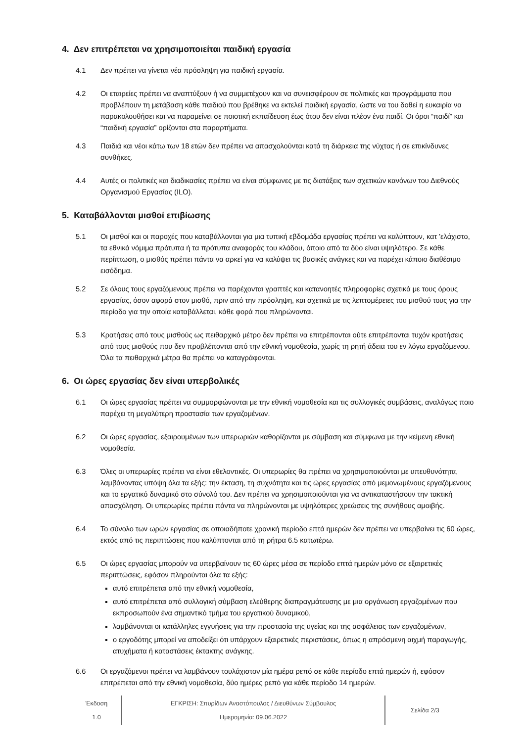4. Δεν επιτρέπεται να χρησιμοποιείται παιδική εργασία
4.1 Δεν πρέπει να γίνεται νέα πρόσληψη για παιδική εργασία.
4.2 Οι εταιρείες πρέπει να αναπτύξουν ή να συμμετέχουν και να συνεισφέρουν σε πολιτικές και προγράμματα που προβλέπουν τη μετάβαση κάθε παιδιού που βρέθηκε να εκτελεί παιδική εργασία, ώστε να του δοθεί η ευκαιρία να παρακολουθήσει και να παραμείνει σε ποιοτική εκπαίδευση έως ότου δεν είναι πλέον ένα παιδί. Οι όροι “παιδί” και “παιδική εργασία” ορίζονται στα παραρτήματα.
4.3 Παιδιά και νέοι κάτω των 18 ετών δεν πρέπει να απασχολούνται κατά τη διάρκεια της νύχτας ή σε επικίνδυνες συνθήκες.
4.4 Αυτές οι πολιτικές και διαδικασίες πρέπει να είναι σύμφωνες με τις διατάξεις των σχετικών κανόνων του Διεθνούς Οργανισμού Εργασίας (ILO).
5. Καταβάλλονται μισθοί επιβίωσης
5.1 Οι μισθοί και οι παροχές που καταβάλλονται για μια τυπική εβδομάδα εργασίας πρέπει να καλύπτουν, κατ 'ελάχιστο, τα εθνικά νόμιμα πρότυπα ή τα πρότυπα αναφοράς του κλάδου, όποιο από τα δύο είναι υψηλότερο. Σε κάθε περίπτωση, ο μισθός πρέπει πάντα να αρκεί για να καλύψει τις βασικές ανάγκες και να παρέχει κάποιο διαθέσιμο εισόδημα.
5.2 Σε όλους τους εργαζόμενους πρέπει να παρέχονται γραπτές και κατανοητές πληροφορίες σχετικά με τους όρους εργασίας, όσον αφορά στον μισθό, πριν από την πρόσληψη, και σχετικά με τις λεπτομέρειες του μισθού τους για την περίοδο για την οποία καταβάλλεται, κάθε φορά που πληρώνονται.
5.3 Κρατήσεις από τους μισθούς ως πειθαρχικό μέτρο δεν πρέπει να επιτρέπονται ούτε επιτρέπονται τυχόν κρατήσεις από τους μισθούς που δεν προβλέπονται από την εθνική νομοθεσία, χωρίς τη ρητή άδεια του εν λόγω εργαζόμενου. Όλα τα πειθαρχικά μέτρα θα πρέπει να καταγράφονται.
6. Οι ώρες εργασίας δεν είναι υπερβολικές
6.1 Οι ώρες εργασίας πρέπει να συμμορφώνονται με την εθνική νομοθεσία και τις συλλογικές συμβάσεις, αναλόγως ποιο παρέχει τη μεγαλύτερη προστασία των εργαζομένων.
6.2 Οι ώρες εργασίας, εξαιρουμένων των υπερωριών καθορίζονται με σύμβαση και σύμφωνα με την κείμενη εθνική νομοθεσία.
6.3 Όλες οι υπερωρίες πρέπει να είναι εθελοντικές. Οι υπερωρίες θα πρέπει να χρησιμοποιούνται με υπευθυνότητα, λαμβάνοντας υπόψη όλα τα εξής: την έκταση, τη συχνότητα και τις ώρες εργασίας από μεμονωμένους εργαζόμενους και το εργατικό δυναμικό στο σύνολό του. Δεν πρέπει να χρησιμοποιούνται για να αντικαταστήσουν την τακτική απασχόληση. Οι υπερωρίες πρέπει πάντα να πληρώνονται με υψηλότερες χρεώσεις της συνήθους αμοιβής.
6.4 Το σύνολο των ωρών εργασίας σε οποιαδήποτε χρονική περίοδο επτά ημερών δεν πρέπει να υπερβαίνει τις 60 ώρες, εκτός από τις περιπτώσεις που καλύπτονται από τη ρήτρα 6.5 κατωτέρω.
6.5 Οι ώρες εργασίας μπορούν να υπερβαίνουν τις 60 ώρες μέσα σε περίοδο επτά ημερών μόνο σε εξαιρετικές περιπτώσεις, εφόσον πληρούνται όλα τα εξής:
αυτό επιτρέπεται από την εθνική νομοθεσία,
αυτό επιτρέπεται από συλλογική σύμβαση ελεύθερης διαπραγμάτευσης με μια οργάνωση εργαζομένων που εκπροσωπούν ένα σημαντικό τμήμα του εργατικού δυναμικού,
λαμβάνονται οι κατάλληλες εγγυήσεις για την προστασία της υγείας και της ασφάλειας των εργαζομένων,
ο εργοδότης μπορεί να αποδείξει ότι υπάρχουν εξαιρετικές περιστάσεις, όπως η απρόσμενη αιχμή παραγωγής, ατυχήματα ή καταστάσεις έκτακτης ανάγκης.
6.6 Οι εργαζόμενοι πρέπει να λαμβάνουν τουλάχιστον μία ημέρα ρεπό σε κάθε περίοδο επτά ημερών ή, εφόσον επιτρέπεται από την εθνική νομοθεσία, δύο ημέρες ρεπό για κάθε περίοδο 14 ημερών.
Έκδοση
1.0
ΕΓΚΡΙΣΗ: Σπυρίδων Αναστόπουλος / Διευθύνων Σύμβουλος
Ημερομηνία: 09.06.2022
Σελίδα 2/3